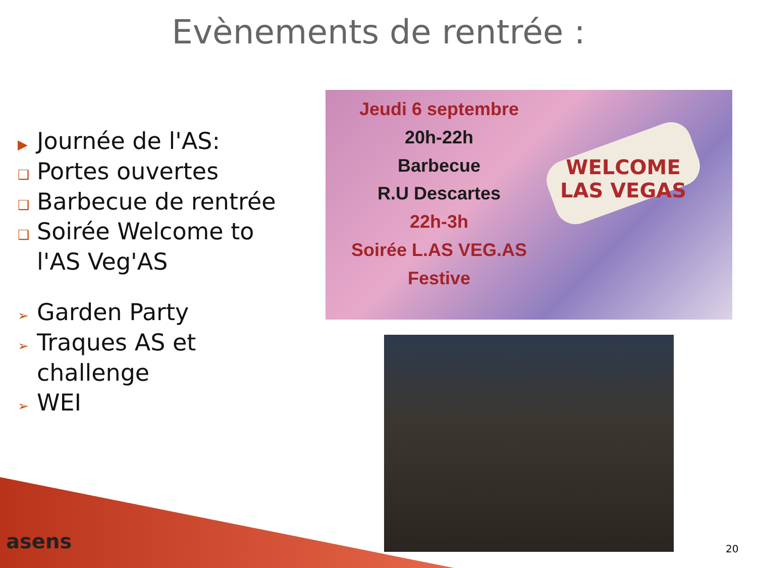Evènements de rentrée :
▶ Journée de l'AS:
❑ Portes ouvertes
❑ Barbecue de rentrée
❑ Soirée Welcome to l'AS Veg'AS
➢ Garden Party
➢ Traques AS et challenge
➢ WEI
Jeudi 6 septembre
20h-22h
Barbecue
R.U Descartes
22h-3h
Soirée L.AS VEG.AS
Festive
WELCOME
LAS VEGAS
asens 20